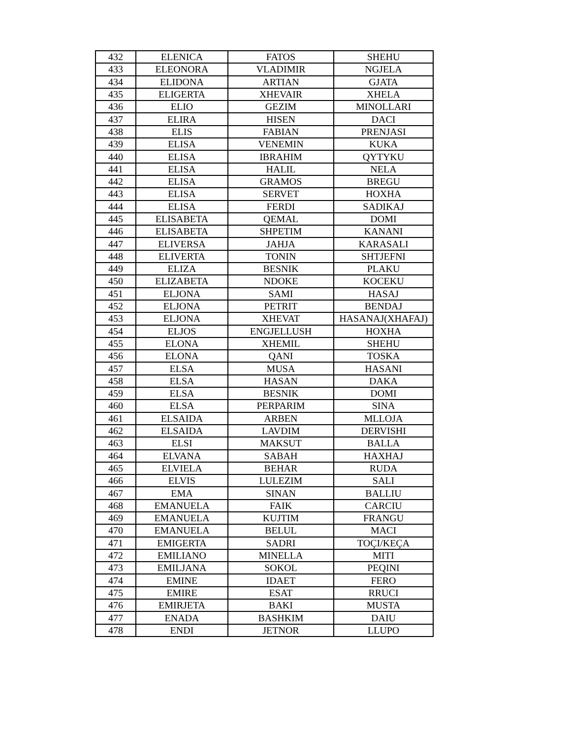| 432 | ELENICA | FATOS | SHEHU |
| 433 | ELEONORA | VLADIMIR | NGJELA |
| 434 | ELIDONA | ARTIAN | GJATA |
| 435 | ELIGERTA | XHEVAIR | XHELA |
| 436 | ELIO | GEZIM | MINOLLARI |
| 437 | ELIRA | HISEN | DACI |
| 438 | ELIS | FABIAN | PRENJASI |
| 439 | ELISA | VENEMIN | KUKA |
| 440 | ELISA | IBRAHIM | QYTYKU |
| 441 | ELISA | HALIL | NELA |
| 442 | ELISA | GRAMOS | BREGU |
| 443 | ELISA | SERVET | HOXHA |
| 444 | ELISA | FERDI | SADIKAJ |
| 445 | ELISABETA | QEMAL | DOMI |
| 446 | ELISABETA | SHPETIM | KANANI |
| 447 | ELIVERSA | JAHJA | KARASALI |
| 448 | ELIVERTA | TONIN | SHTJEFNI |
| 449 | ELIZA | BESNIK | PLAKU |
| 450 | ELIZABETA | NDOKE | KOCEKU |
| 451 | ELJONA | SAMI | HASAJ |
| 452 | ELJONA | PETRIT | BENDAJ |
| 453 | ELJONA | XHEVAT | HASANAJ(XHAFAJ) |
| 454 | ELJOS | ENGJELLUSH | HOXHA |
| 455 | ELONA | XHEMIL | SHEHU |
| 456 | ELONA | QANI | TOSKA |
| 457 | ELSA | MUSA | HASANI |
| 458 | ELSA | HASAN | DAKA |
| 459 | ELSA | BESNIK | DOMI |
| 460 | ELSA | PERPARIM | SINA |
| 461 | ELSAIDA | ARBEN | MLLOJA |
| 462 | ELSAIDA | LAVDIM | DERVISHI |
| 463 | ELSI | MAKSUT | BALLA |
| 464 | ELVANA | SABAH | HAXHAJ |
| 465 | ELVIELA | BEHAR | RUDA |
| 466 | ELVIS | LULEZIM | SALI |
| 467 | EMA | SINAN | BALLIU |
| 468 | EMANUELA | FAIK | CARCIU |
| 469 | EMANUELA | KUJTIM | FRANGU |
| 470 | EMANUELA | BELUL | MACI |
| 471 | EMIGERTA | SADRI | TOÇI/KEÇA |
| 472 | EMILIANO | MINELLA | MITI |
| 473 | EMILJANA | SOKOL | PEQINI |
| 474 | EMINE | IDAET | FERO |
| 475 | EMIRE | ESAT | RRUCI |
| 476 | EMIRJETA | BAKI | MUSTA |
| 477 | ENADA | BASHKIM | DAIU |
| 478 | ENDI | JETNOR | LLUPO |